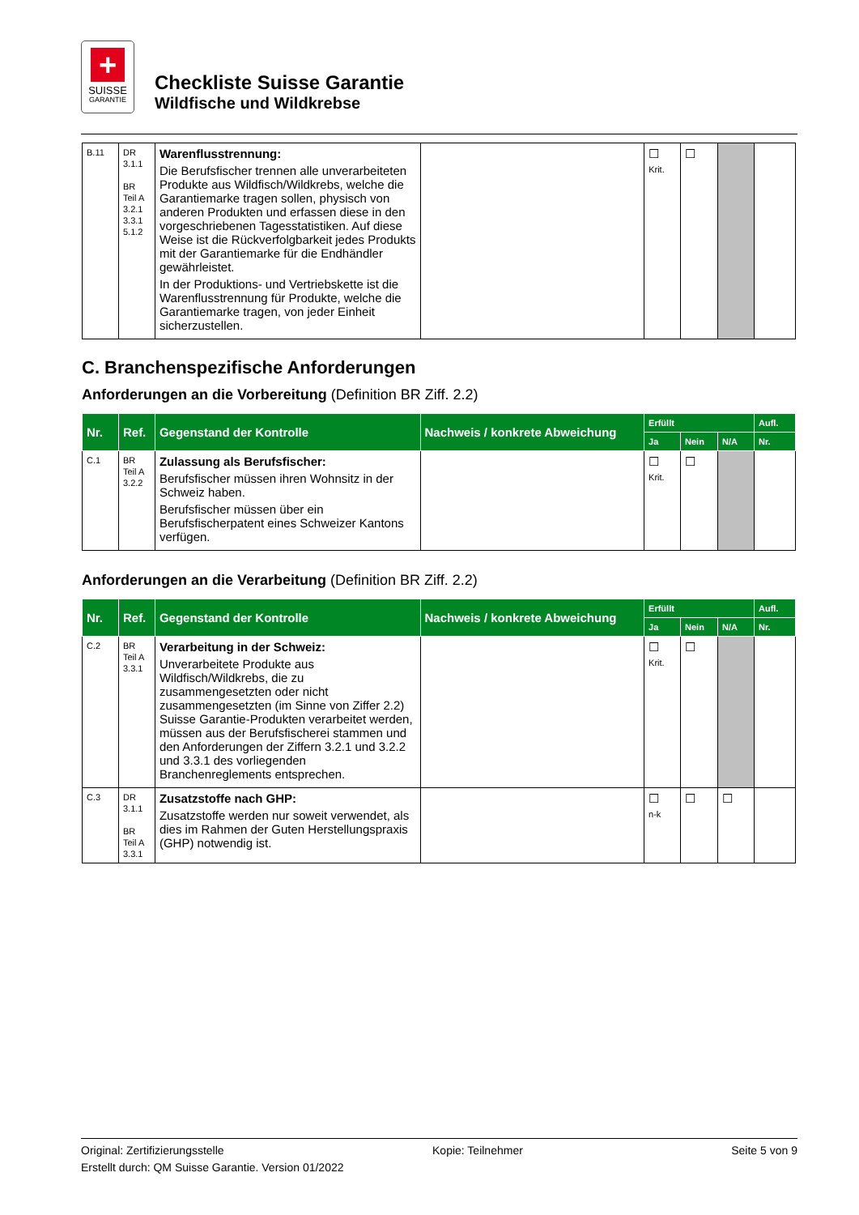+
SUISSE
GARANTIE
Checkliste Suisse Garantie
Wildfische und Wildkrebse
| B.11 | DR 3.1.1 BR Teil A 3.2.1 3.3.1 5.1.2 | Warenflusstrennung: Die Berufsfischer trennen alle unverarbeiteten Produkte aus Wildfisch/Wildkrebs, welche die Garantiemarke tragen sollen, physisch von anderen Produkten und erfassen diese in den vorgeschriebenen Tagesstatistiken. Auf diese Weise ist die Rückverfolgbarkeit jedes Produkts mit der Garantiemarke für die Endhändler gewährleistet. In der Produktions- und Vertriebskette ist die Warenflusstrennung für Produkte, welche die Garantiemarke tragen, von jeder Einheit sicherzustellen. | | ☐ Krit. | ☐ | | |
C. Branchenspezifische Anforderungen
Anforderungen an die Vorbereitung (Definition BR Ziff. 2.2)
| Nr. | Ref. | Gegenstand der Kontrolle | Nachweis / konkrete Abweichung | Erfüllt | | | Aufl. |
| --- | --- | --- | --- | --- | --- | --- | --- |
| | | | | Ja | Nein | N/A | Nr. |
| C.1 | BR Teil A 3.2.2 | Zulassung als Berufsfischer: Berufsfischer müssen ihren Wohnsitz in der Schweiz haben. Berufsfischer müssen über ein Berufsfischerpatent eines Schweizer Kantons verfügen. | | ☐ Krit. | ☐ | | |
Anforderungen an die Verarbeitung (Definition BR Ziff. 2.2)
| Nr. | Ref. | Gegenstand der Kontrolle | Nachweis / konkrete Abweichung | Erfüllt | | | Aufl. |
| --- | --- | --- | --- | --- | --- | --- | --- |
| | | | | Ja | Nein | N/A | Nr. |
| C.2 | BR Teil A 3.3.1 | Verarbeitung in der Schweiz: Unverarbeitete Produkte aus Wildfisch/Wildkrebs, die zu zusammengesetzten oder nicht zusammengesetzten (im Sinne von Ziffer 2.2) Suisse Garantie-Produkten verarbeitet werden, müssen aus der Berufsfischerei stammen und den Anforderungen der Ziffern 3.2.1 und 3.2.2 und 3.3.1 des vorliegenden Branchenreglements entsprechen. | | ☐ Krit. | ☐ | | |
| C.3 | DR 3.1.1 BR Teil A 3.3.1 | Zusatzstoffe nach GHP: Zusatzstoffe werden nur soweit verwendet, als dies im Rahmen der Guten Herstellungspraxis (GHP) notwendig ist. | | ☐ n-k | ☐ | ☐ | |
Original: Zertifizierungsstelle Kopie: Teilnehmer Seite 5 von 9
Erstellt durch: QM Suisse Garantie. Version 01/2022